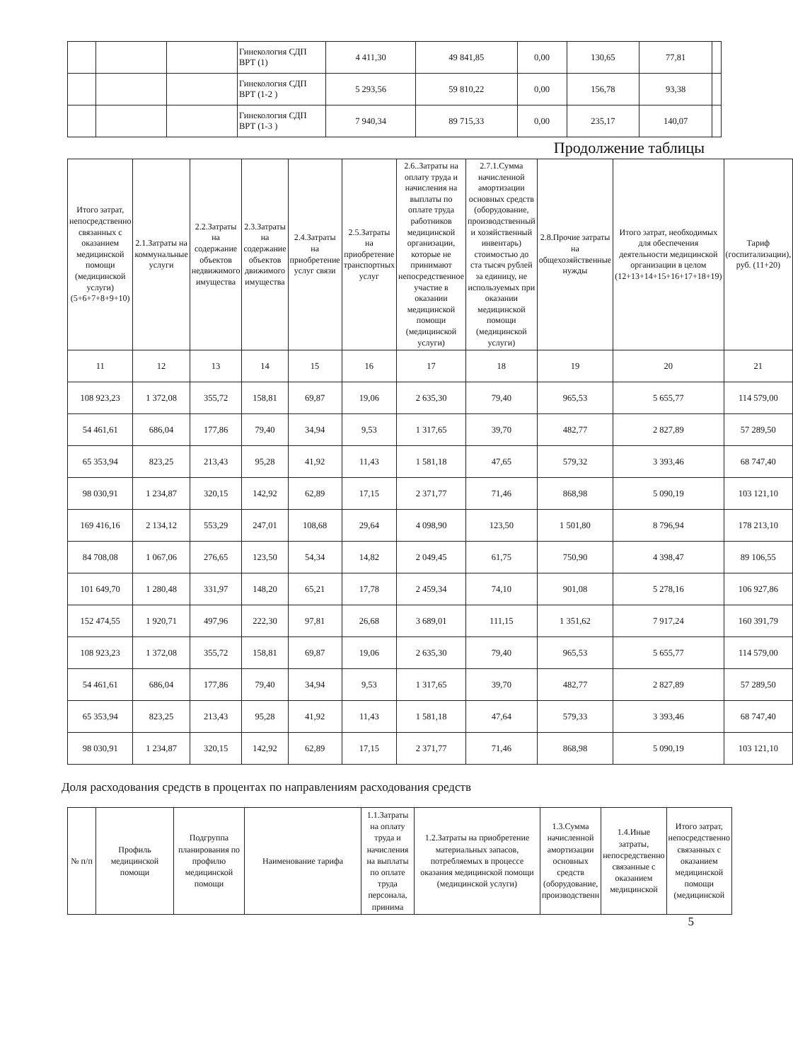| | | | Гинекология СДП ВРТ (1) | 4 411,30 | 49 841,85 | 0,00 | 130,65 | 77,81 | |
| | | | Гинекология СДП ВРТ (1-2 ) | 5 293,56 | 59 810,22 | 0,00 | 156,78 | 93,38 | |
| | | | Гинекология СДП ВРТ (1-3 ) | 7 940,34 | 89 715,33 | 0,00 | 235,17 | 140,07 | |
Продолжение таблицы
| Итого затрат, непосредственно связанных с оказанием медицинской помощи (медицинской услуги) (5+6+7+8+9+10) | 2.1.Затраты на коммунальные услуги | 2.2.Затраты на содержание объектов недвижимого имущества | 2.3.Затраты на содержание объектов движимого имущества | 2.4.Затраты на приобретение услуг связи | 2.5.Затраты на приобретение транспортных услуг | 2.6..Затраты на оплату труда и начисления на выплаты по оплате труда работников медицинской организации, которые не принимают непосредственное участие в оказании медицинской помощи (медицинской услуги) | 2.7.1.Сумма начисленной амортизации основных средств (оборудование, производственный и хозяйственный инвентарь) стоимостью до ста тысяч рублей за единицу, не используемых при оказании медицинской помощи (медицинской услуги) | 2.8.Прочие затраты на общехозяйственные нужды | Итого затрат, необходимых для обеспечения деятельности медицинской организации в целом (12+13+14+15+16+17+18+19) | Тариф (госпитализации), руб. (11+20) |
| --- | --- | --- | --- | --- | --- | --- | --- | --- | --- | --- |
| 11 | 12 | 13 | 14 | 15 | 16 | 17 | 18 | 19 | 20 | 21 |
| 108 923,23 | 1 372,08 | 355,72 | 158,81 | 69,87 | 19,06 | 2 635,30 | 79,40 | 965,53 | 5 655,77 | 114 579,00 |
| 54 461,61 | 686,04 | 177,86 | 79,40 | 34,94 | 9,53 | 1 317,65 | 39,70 | 482,77 | 2 827,89 | 57 289,50 |
| 65 353,94 | 823,25 | 213,43 | 95,28 | 41,92 | 11,43 | 1 581,18 | 47,65 | 579,32 | 3 393,46 | 68 747,40 |
| 98 030,91 | 1 234,87 | 320,15 | 142,92 | 62,89 | 17,15 | 2 371,77 | 71,46 | 868,98 | 5 090,19 | 103 121,10 |
| 169 416,16 | 2 134,12 | 553,29 | 247,01 | 108,68 | 29,64 | 4 098,90 | 123,50 | 1 501,80 | 8 796,94 | 178 213,10 |
| 84 708,08 | 1 067,06 | 276,65 | 123,50 | 54,34 | 14,82 | 2 049,45 | 61,75 | 750,90 | 4 398,47 | 89 106,55 |
| 101 649,70 | 1 280,48 | 331,97 | 148,20 | 65,21 | 17,78 | 2 459,34 | 74,10 | 901,08 | 5 278,16 | 106 927,86 |
| 152 474,55 | 1 920,71 | 497,96 | 222,30 | 97,81 | 26,68 | 3 689,01 | 111,15 | 1 351,62 | 7 917,24 | 160 391,79 |
| 108 923,23 | 1 372,08 | 355,72 | 158,81 | 69,87 | 19,06 | 2 635,30 | 79,40 | 965,53 | 5 655,77 | 114 579,00 |
| 54 461,61 | 686,04 | 177,86 | 79,40 | 34,94 | 9,53 | 1 317,65 | 39,70 | 482,77 | 2 827,89 | 57 289,50 |
| 65 353,94 | 823,25 | 213,43 | 95,28 | 41,92 | 11,43 | 1 581,18 | 47,64 | 579,33 | 3 393,46 | 68 747,40 |
| 98 030,91 | 1 234,87 | 320,15 | 142,92 | 62,89 | 17,15 | 2 371,77 | 71,46 | 868,98 | 5 090,19 | 103 121,10 |
Доля расходования средств в процентах по направлениям расходования средств
| № п/п | Профиль медицинской помощи | Подгруппа планирования по профилю медицинской помощи | Наименование тарифа | 1.1.Затраты на оплату труда и начисления на выплаты по оплате труда персонала, принима | 1.2.Затраты на приобретение материальных запасов, потребляемых в процессе оказания медицинской помощи (медицинской услуги) | 1.3.Сумма начисленной амортизации основных средств (оборудование, производственн | 1.4.Иные затраты, непосредственно связанные с оказанием медицинской | Итого затрат, непосредственно связанных с оказанием медицинской помощи (медицинской |
| --- | --- | --- | --- | --- | --- | --- | --- | --- |
5